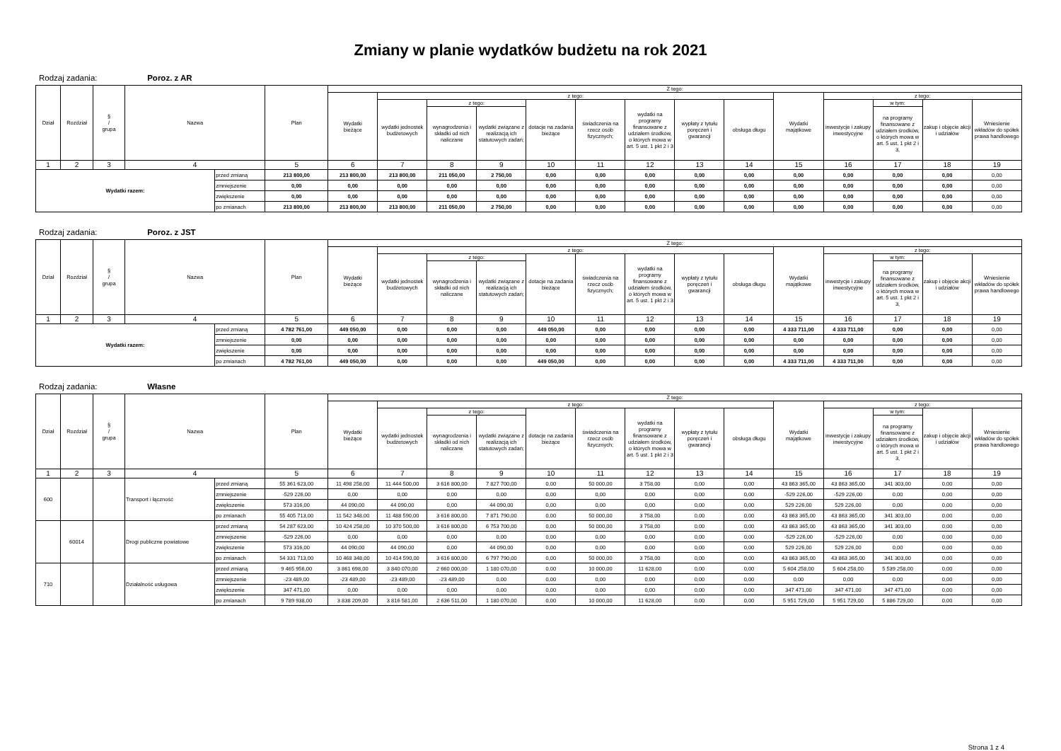Zmiany w planie wydatków budżetu na rok 2021
Rodzaj zadania: Poroz. z AR
| Dział | Rozdział | § / grupa | Nazwa | | Plan | Z tego: | | | | | | | | | | | | | |
| --- | --- | --- | --- | --- | --- | --- | --- | --- | --- | --- | --- | --- | --- | --- | --- | --- | --- | --- | --- |
| | | | | | | Wydatki bieżące | z tego: | | | | | | | | Wydatki majątkowe | z tego: | | | |
| | | | | | | | wydatki jednostek budżetowych | z tego: | | dotacje na zadania bieżące | świadczenia na rzecz osób fizycznych; | wydatki na programy finansowane z udziałem środków, o których mowa w art. 5 ust. 1 pkt 2 i 3 | wypłaty z tytułu poręczeń i gwarancji | obsługa długu | | inwestycje i zakupy inwestycyjne | w tym: | zakup i objęcie akcji i udziałów | Wniesienie wkładów do spółek prawa handlowego |
| | | | | | | | | wynagrodzenia i składki od nich naliczane | wydatki związane z realizacją ich statutowych zadań; | | | | | | | | na programy finansowane z udziałem środków, o których mowa w art. 5 ust. 1 pkt 2 i 3, | | |
| 1 | 2 | 3 | 4 | | 5 | 6 | 7 | 8 | 9 | 10 | 11 | 12 | 13 | 14 | 15 | 16 | 17 | 18 | 19 |
| Wydatki razem: | | | | przed zmianą | 213 800,00 | 213 800,00 | 213 800,00 | 211 050,00 | 2 750,00 | 0,00 | 0,00 | 0,00 | 0,00 | 0,00 | 0,00 | 0,00 | 0,00 | 0,00 | 0,00 |
| | | | | zmniejszenie | 0,00 | 0,00 | 0,00 | 0,00 | 0,00 | 0,00 | 0,00 | 0,00 | 0,00 | 0,00 | 0,00 | 0,00 | 0,00 | 0,00 | 0,00 |
| | | | | zwiększenie | 0,00 | 0,00 | 0,00 | 0,00 | 0,00 | 0,00 | 0,00 | 0,00 | 0,00 | 0,00 | 0,00 | 0,00 | 0,00 | 0,00 | 0,00 |
| | | | | po zmianach | 213 800,00 | 213 800,00 | 213 800,00 | 211 050,00 | 2 750,00 | 0,00 | 0,00 | 0,00 | 0,00 | 0,00 | 0,00 | 0,00 | 0,00 | 0,00 | 0,00 |
Rodzaj zadania: Poroz. z JST
| Dział | Rozdział | § / grupa | Nazwa | | Plan | Z tego: | | | | | | | | | | | | | |
| --- | --- | --- | --- | --- | --- | --- | --- | --- | --- | --- | --- | --- | --- | --- | --- | --- | --- | --- | --- |
| | | | | | | Wydatki bieżące | z tego: | | | | | | | | Wydatki majątkowe | z tego: | | | |
| | | | | | | | wydatki jednostek budżetowych | z tego: | | dotacje na zadania bieżące | świadczenia na rzecz osób fizycznych; | wydatki na programy finansowane z udziałem środków, o których mowa w art. 5 ust. 1 pkt 2 i 3 | wypłaty z tytułu poręczeń i gwarancji | obsługa długu | | inwestycje i zakupy inwestycyjne | w tym: | zakup i objęcie akcji i udziałów | Wniesienie wkładów do spółek prawa handlowego |
| | | | | | | | | wynagrodzenia i składki od nich naliczane | wydatki związane z realizacją ich statutowych zadań; | | | | | | | | na programy finansowane z udziałem środków, o których mowa w art. 5 ust. 1 pkt 2 i 3, | | |
| 1 | 2 | 3 | 4 | | 5 | 6 | 7 | 8 | 9 | 10 | 11 | 12 | 13 | 14 | 15 | 16 | 17 | 18 | 19 |
| Wydatki razem: | | | | przed zmianą | 4 782 761,00 | 449 050,00 | 0,00 | 0,00 | 0,00 | 449 050,00 | 0,00 | 0,00 | 0,00 | 0,00 | 4 333 711,00 | 4 333 711,00 | 0,00 | 0,00 | 0,00 |
| | | | | zmniejszenie | 0,00 | 0,00 | 0,00 | 0,00 | 0,00 | 0,00 | 0,00 | 0,00 | 0,00 | 0,00 | 0,00 | 0,00 | 0,00 | 0,00 | 0,00 |
| | | | | zwiększenie | 0,00 | 0,00 | 0,00 | 0,00 | 0,00 | 0,00 | 0,00 | 0,00 | 0,00 | 0,00 | 0,00 | 0,00 | 0,00 | 0,00 | 0,00 |
| | | | | po zmianach | 4 782 761,00 | 449 050,00 | 0,00 | 0,00 | 0,00 | 449 050,00 | 0,00 | 0,00 | 0,00 | 0,00 | 4 333 711,00 | 4 333 711,00 | 0,00 | 0,00 | 0,00 |
Rodzaj zadania: Własne
| Dział | Rozdział | § / grupa | Nazwa | | Plan | Z tego: | | | | | | | | | | | | | |
| --- | --- | --- | --- | --- | --- | --- | --- | --- | --- | --- | --- | --- | --- | --- | --- | --- | --- | --- | --- |
| | | | | | | Wydatki bieżące | z tego: | | | | | | | | Wydatki majątkowe | z tego: | | | |
| | | | | | | | wydatki jednostek budżetowych | z tego: | | dotacje na zadania bieżące | świadczenia na rzecz osób fizycznych; | wydatki na programy finansowane z udziałem środków, o których mowa w art. 5 ust. 1 pkt 2 i 3 | wypłaty z tytułu poręczeń i gwarancji | obsługa długu | | inwestycje i zakupy inwestycyjne | w tym: | zakup i objęcie akcji i udziałów | Wniesienie wkładów do spółek prawa handlowego |
| | | | | | | | | wynagrodzenia i składki od nich naliczane | wydatki związane z realizacją ich statutowych zadań; | | | | | | | | na programy finansowane z udziałem środków, o których mowa w art. 5 ust. 1 pkt 2 i 3, | | |
| 1 | 2 | 3 | 4 | | 5 | 6 | 7 | 8 | 9 | 10 | 11 | 12 | 13 | 14 | 15 | 16 | 17 | 18 | 19 |
| 600 | | | Transport i łączność | przed zmianą | 55 361 623,00 | 11 498 258,00 | 11 444 500,00 | 3 616 800,00 | 7 827 700,00 | 0,00 | 50 000,00 | 3 758,00 | 0,00 | 0,00 | 43 863 365,00 | 43 863 365,00 | 341 303,00 | 0,00 | 0,00 |
| | | | | zmniejszenie | -529 226,00 | 0,00 | 0,00 | 0,00 | 0,00 | 0,00 | 0,00 | 0,00 | 0,00 | 0,00 | -529 226,00 | -529 226,00 | 0,00 | 0,00 | 0,00 |
| | | | | zwiększenie | 573 316,00 | 44 090,00 | 44 090,00 | 0,00 | 44 090,00 | 0,00 | 0,00 | 0,00 | 0,00 | 0,00 | 529 226,00 | 529 226,00 | 0,00 | 0,00 | 0,00 |
| | | | | po zmianach | 55 405 713,00 | 11 542 348,00 | 11 488 590,00 | 3 616 800,00 | 7 871 790,00 | 0,00 | 50 000,00 | 3 758,00 | 0,00 | 0,00 | 43 863 365,00 | 43 863 365,00 | 341 303,00 | 0,00 | 0,00 |
| | 60014 | | Drogi publiczne powiatowe | przed zmianą | 54 287 623,00 | 10 424 258,00 | 10 370 500,00 | 3 616 800,00 | 6 753 700,00 | 0,00 | 50 000,00 | 3 758,00 | 0,00 | 0,00 | 43 863 365,00 | 43 863 365,00 | 341 303,00 | 0,00 | 0,00 |
| | | | | zmniejszenie | -529 226,00 | 0,00 | 0,00 | 0,00 | 0,00 | 0,00 | 0,00 | 0,00 | 0,00 | 0,00 | -529 226,00 | -529 226,00 | 0,00 | 0,00 | 0,00 |
| | | | | zwiększenie | 573 316,00 | 44 090,00 | 44 090,00 | 0,00 | 44 090,00 | 0,00 | 0,00 | 0,00 | 0,00 | 0,00 | 529 226,00 | 529 226,00 | 0,00 | 0,00 | 0,00 |
| | | | | po zmianach | 54 331 713,00 | 10 468 348,00 | 10 414 590,00 | 3 616 800,00 | 6 797 790,00 | 0,00 | 50 000,00 | 3 758,00 | 0,00 | 0,00 | 43 863 365,00 | 43 863 365,00 | 341 303,00 | 0,00 | 0,00 |
| 710 | | | Działalność usługowa | przed zmianą | 9 465 956,00 | 3 861 698,00 | 3 840 070,00 | 2 660 000,00 | 1 180 070,00 | 0,00 | 10 000,00 | 11 628,00 | 0,00 | 0,00 | 5 604 258,00 | 5 604 258,00 | 5 539 258,00 | 0,00 | 0,00 |
| | | | | zmniejszenie | -23 489,00 | -23 489,00 | -23 489,00 | -23 489,00 | 0,00 | 0,00 | 0,00 | 0,00 | 0,00 | 0,00 | 0,00 | 0,00 | 0,00 | 0,00 | 0,00 |
| | | | | zwiększenie | 347 471,00 | 0,00 | 0,00 | 0,00 | 0,00 | 0,00 | 0,00 | 0,00 | 0,00 | 0,00 | 347 471,00 | 347 471,00 | 347 471,00 | 0,00 | 0,00 |
| | | | | po zmianach | 9 789 938,00 | 3 838 209,00 | 3 816 581,00 | 2 636 511,00 | 1 180 070,00 | 0,00 | 10 000,00 | 11 628,00 | 0,00 | 0,00 | 5 951 729,00 | 5 951 729,00 | 5 886 729,00 | 0,00 | 0,00 |
Strona 1 z 4